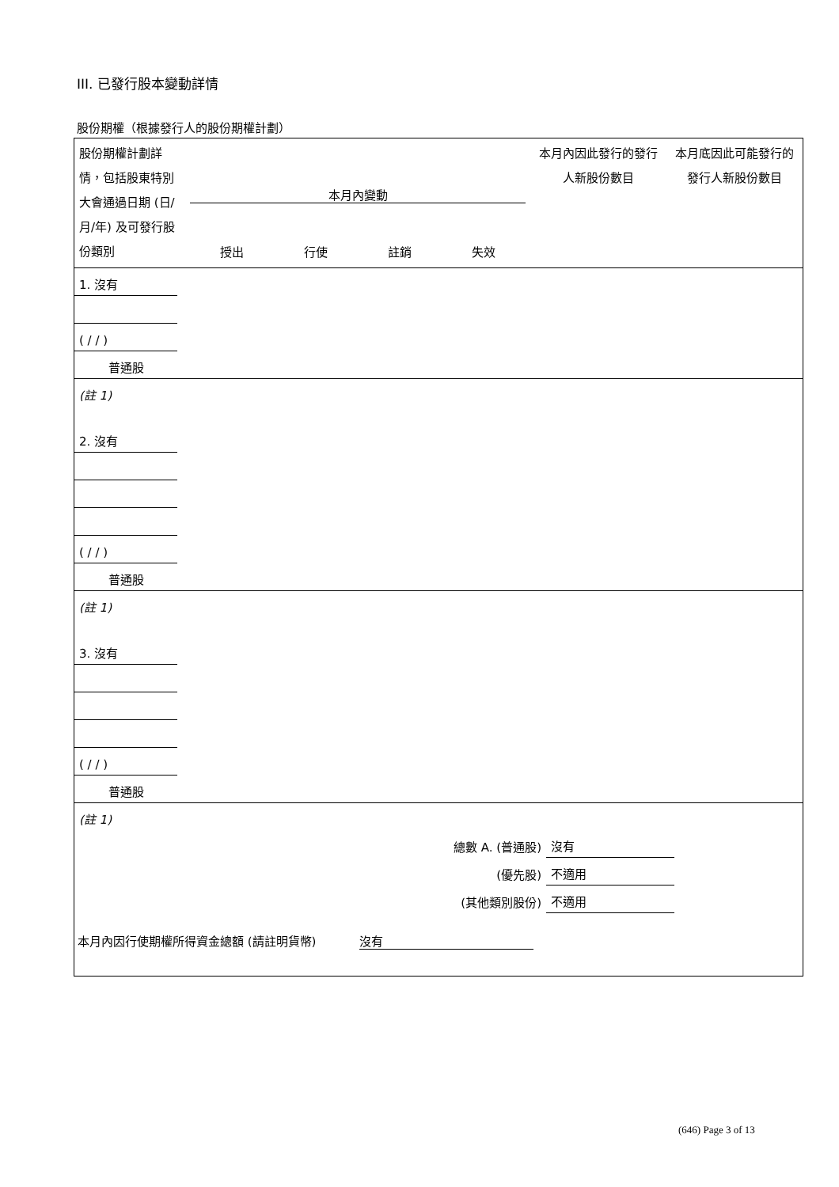III. 已發行股本變動詳情
股份期權（根據發行人的股份期權計劃）
| 股份期權計劃詳情，包括股東特別大會通過日期 (日/月/年) 及可發行股份類別 | 本月內變動 授出 行使 註銷 失效 | 本月內因此發行的發行人新股份數目 | 本月底因此可能發行的發行人新股份數目 |
| 1. 沒有 | | | | | | |
| ( / / ) | | | | | | |
| 普通股 | | | | | | |
| (註 1) | | | | | | |
| 2. 沒有 | | | | | | |
| ( / / ) | | | | | | |
| 普通股 | | | | | | |
| (註 1) | | | | | | |
| 3. 沒有 | | | | | | |
| ( / / ) | | | | | | |
| 普通股 | | | | | | |
| (註 1) | | | | | | |
| 總數 A. (普通股) | | | | | 沒有 | |
| (優先股) | | | | | 不適用 | |
| (其他類別股份) | | | | | 不適用 | |
本月內因行使期權所得資金總額 (請註明貨幣) 沒有
(646) Page 3 of 13